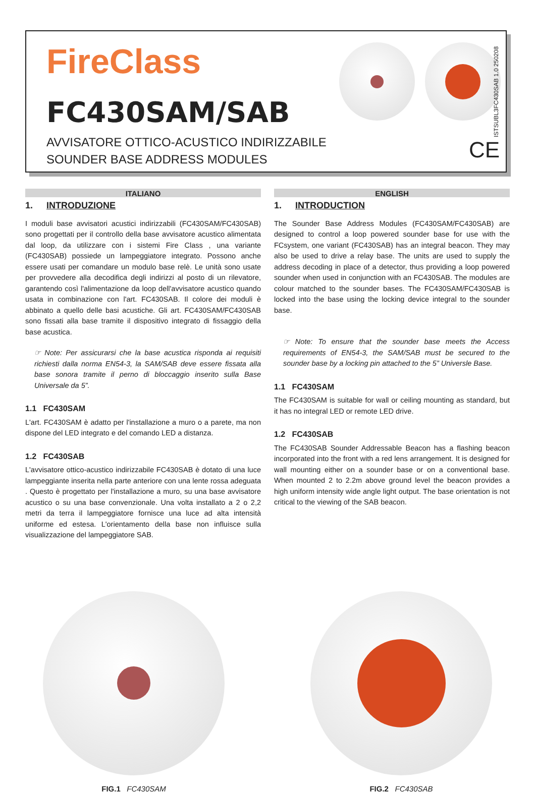FireClass
FC430SAM/SAB
AVVISATORE OTTICO-ACUSTICO INDIRIZZABILE
SOUNDER BASE ADDRESS MODULES
ISTSUBL3FC430SAB 1.0 250208
CE
ITALIANO
1. INTRODUZIONE
I moduli base avvisatori acustici indirizzabili (FC430SAM/FC430SAB) sono progettati per il controllo della base avvisatore acustico alimentata dal loop, da utilizzare con i sistemi Fire Class , una variante (FC430SAB) possiede un lampeggiatore integrato. Possono anche essere usati per comandare un modulo base relè. Le unità sono usate per provvedere alla decodifica degli indirizzi al posto di un rilevatore, garantendo così l'alimentazione da loop dell'avvisatore acustico quando usata in combinazione con l'art. FC430SAB. Il colore dei moduli è abbinato a quello delle basi acustiche. Gli art. FC430SAM/FC430SAB sono fissati alla base tramite il dispositivo integrato di fissaggio della base acustica.
☞ Note: Per assicurarsi che la base acustica risponda ai requisiti richiesti dalla norma EN54-3, la SAM/SAB deve essere fissata alla base sonora tramite il perno di bloccaggio inserito sulla Base Universale da 5”.
1.1 FC430SAM
L'art. FC430SAM è adatto per l'installazione a muro o a parete, ma non dispone del LED integrato e del comando LED a distanza.
1.2 FC430SAB
L'avvisatore ottico-acustico indirizzabile FC430SAB è dotato di una luce lampeggiante inserita nella parte anteriore con una lente rossa adeguata . Questo è progettato per l'installazione a muro, su una base avvisatore acustico o su una base convenzionale. Una volta installato a 2 o 2,2 metri da terra il lampeggiatore fornisce una luce ad alta intensità uniforme ed estesa. L'orientamento della base non influisce sulla visualizzazione del lampeggiatore SAB.
ENGLISH
1. INTRODUCTION
The Sounder Base Address Modules (FC430SAM/FC430SAB) are designed to control a loop powered sounder base for use with the FCsystem, one variant (FC430SAB) has an integral beacon. They may also be used to drive a relay base. The units are used to supply the address decoding in place of a detector, thus providing a loop powered sounder when used in conjunction with an FC430SAB. The modules are colour matched to the sounder bases. The FC430SAM/FC430SAB is locked into the base using the locking device integral to the sounder base.
☞ Note: To ensure that the sounder base meets the Access requirements of EN54-3, the SAM/SAB must be secured to the sounder base by a locking pin attached to the 5” Universle Base.
1.1 FC430SAM
The FC430SAM is suitable for wall or ceiling mounting as standard, but it has no integral LED or remote LED drive.
1.2 FC430SAB
The FC430SAB Sounder Addressable Beacon has a flashing beacon incorporated into the front with a red lens arrangement. It is designed for wall mounting either on a sounder base or on a conventional base. When mounted 2 to 2.2m above ground level the beacon provides a high uniform intensity wide angle light output. The base orientation is not critical to the viewing of the SAB beacon.
FIG.1 FC430SAM FIG.2 FC430SAB